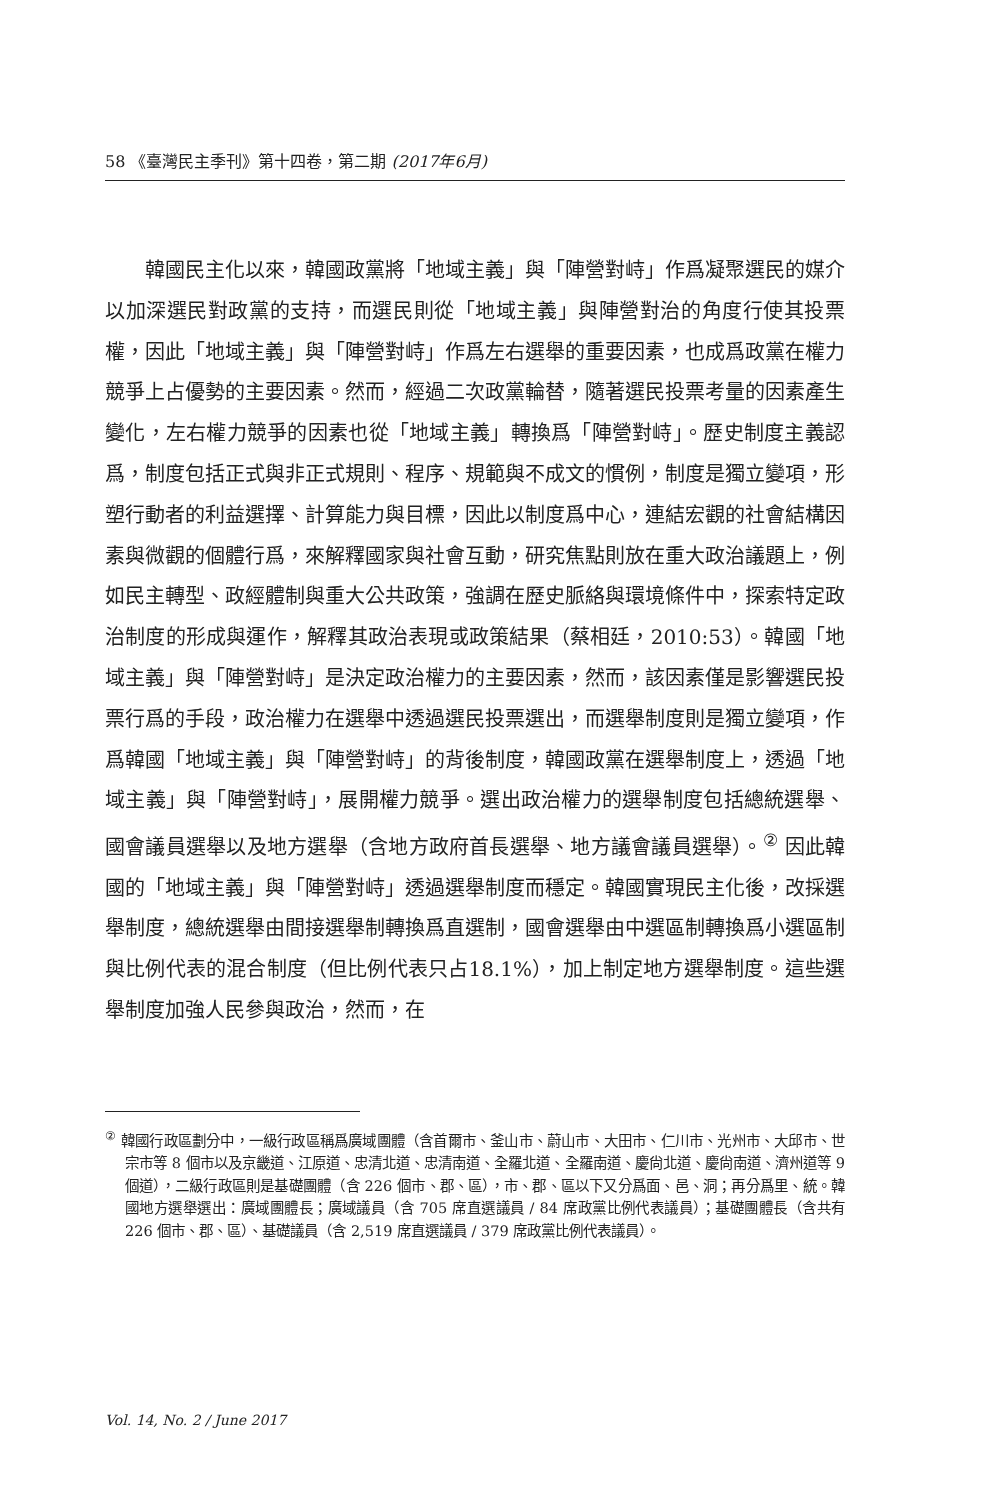58 《臺灣民主季刊》第十四卷，第二期 (2017年6月)
韓國民主化以來，韓國政黨將「地域主義」與「陣營對峙」作爲凝聚選民的媒介以加深選民對政黨的支持，而選民則從「地域主義」與陣營對治的角度行使其投票權，因此「地域主義」與「陣營對峙」作爲左右選舉的重要因素，也成爲政黨在權力競爭上占優勢的主要因素。然而，經過二次政黨輪替，隨著選民投票考量的因素產生變化，左右權力競爭的因素也從「地域主義」轉換爲「陣營對峙」。歷史制度主義認爲，制度包括正式與非正式規則、程序、規範與不成文的慣例，制度是獨立變項，形塑行動者的利益選擇、計算能力與目標，因此以制度爲中心，連結宏觀的社會結構因素與微觀的個體行爲，來解釋國家與社會互動，研究焦點則放在重大政治議題上，例如民主轉型、政經體制與重大公共政策，強調在歷史脈絡與環境條件中，探索特定政治制度的形成與運作，解釋其政治表現或政策結果（蔡相廷，2010:53）。韓國「地域主義」與「陣營對峙」是決定政治權力的主要因素，然而，該因素僅是影響選民投票行爲的手段，政治權力在選舉中透過選民投票選出，而選舉制度則是獨立變項，作爲韓國「地域主義」與「陣營對峙」的背後制度，韓國政黨在選舉制度上，透過「地域主義」與「陣營對峙」，展開權力競爭。選出政治權力的選舉制度包括總統選舉、國會議員選舉以及地方選舉（含地方政府首長選舉、地方議會議員選舉）。<sup>②</sup> 因此韓國的「地域主義」與「陣營對峙」透過選舉制度而穩定。韓國實現民主化後，改採選舉制度，總統選舉由間接選舉制轉換爲直選制，國會選舉由中選區制轉換爲小選區制與比例代表的混合制度（但比例代表只占18.1%），加上制定地方選舉制度。這些選舉制度加強人民參與政治，然而，在
<sup>②</sup> 韓國行政區劃分中，一級行政區稱爲廣域團體（含首爾市、釜山市、蔚山市、大田市、仁川市、光州市、大邱市、世宗市等 8 個市以及京畿道、江原道、忠清北道、忠清南道、全羅北道、全羅南道、慶尙北道、慶尙南道、濟州道等 9 個道），二級行政區則是基礎團體（含 226 個市、郡、區），市、郡、區以下又分爲面、邑、洞；再分爲里、統。韓國地方選舉選出：廣域團體長；廣域議員（含 705 席直選議員 / 84 席政黨比例代表議員）；基礎團體長（含共有 226 個市、郡、區）、基礎議員（含 2,519 席直選議員 / 379 席政黨比例代表議員）。
Vol. 14, No. 2 / June 2017